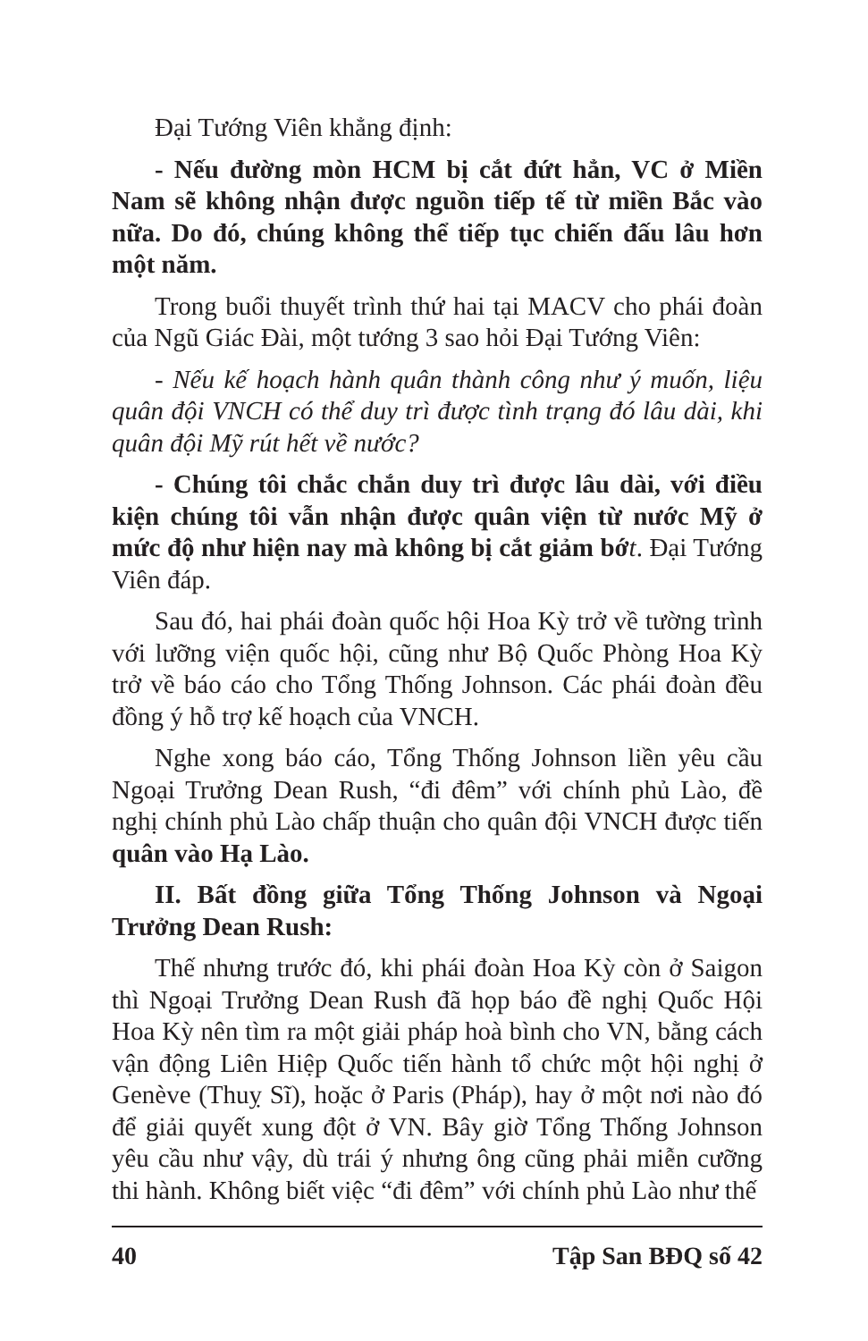Đại Tướng Viên khẳng định:
- Nếu đường mòn HCM bị cắt đứt hẳn, VC ở Miền Nam sẽ không nhận được nguồn tiếp tế từ miền Bắc vào nữa. Do đó, chúng không thể tiếp tục chiến đấu lâu hơn một năm.
Trong buổi thuyết trình thứ hai tại MACV cho phái đoàn của Ngũ Giác Đài, một tướng 3 sao hỏi Đại Tướng Viên:
- Nếu kế hoạch hành quân thành công như ý muốn, liệu quân đội VNCH có thể duy trì được tình trạng đó lâu dài, khi quân đội Mỹ rút hết về nước?
- Chúng tôi chắc chắn duy trì được lâu dài, với điều kiện chúng tôi vẫn nhận được quân viện từ nước Mỹ ở mức độ như hiện nay mà không bị cắt giảm bớ t. Đại Tướng Viên đáp.
Sau đó, hai phái đoàn quốc hội Hoa Kỳ trở về tường trình với lưỡng viện quốc hội, cũng như Bộ Quốc Phòng Hoa Kỳ trở về báo cáo cho Tổng Thống Johnson. Các phái đoàn đều đồng ý hỗ trợ kế hoạch của VNCH.
Nghe xong báo cáo, Tổng Thống Johnson liền yêu cầu Ngoại Trưởng Dean Rush, “đi đêm” với chính phủ Lào, đề nghị chính phủ Lào chấp thuận cho quân đội VNCH được tiến quân vào Hạ Lào.
II. Bất đồng giữa Tổng Thống Johnson và Ngoại Trưởng Dean Rush:
Thế nhưng trước đó, khi phái đoàn Hoa Kỳ còn ở Saigon thì Ngoại Trưởng Dean Rush đã họp báo đề nghị Quốc Hội Hoa Kỳ nên tìm ra một giải pháp hoà bình cho VN, bằng cách vận động Liên Hiệp Quốc tiến hành tổ chức một hội nghị ở Genève (Thuỵ Sĩ), hoặc ở Paris (Pháp), hay ở một nơi nào đó để giải quyết xung đột ở VN. Bây giờ Tổng Thống Johnson yêu cầu như vậy, dù trái ý nhưng ông cũng phải miễn cưỡng thi hành. Không biết việc “đi đêm” với chính phủ Lào như thế
40 Tập San BĐQ số 42